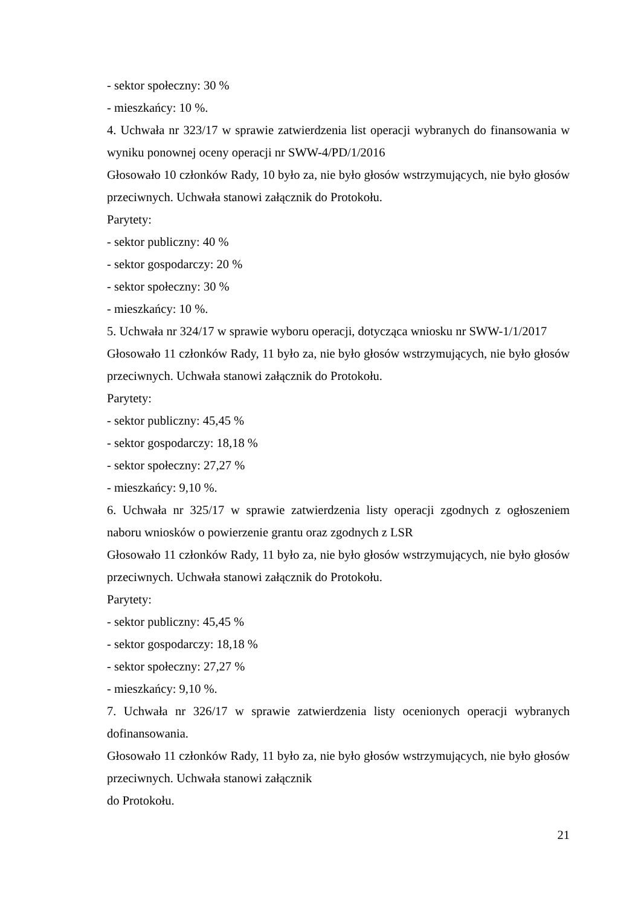- sektor społeczny: 30 %
- mieszkańcy: 10 %.
4. Uchwała nr 323/17 w sprawie zatwierdzenia list operacji wybranych do finansowania w wyniku ponownej oceny operacji nr SWW-4/PD/1/2016
Głosowało 10 członków Rady, 10 było za, nie było głosów wstrzymujących, nie było głosów przeciwnych. Uchwała stanowi załącznik do Protokołu.
Parytety:
- sektor publiczny: 40 %
- sektor gospodarczy: 20 %
- sektor społeczny: 30 %
- mieszkańcy: 10 %.
5. Uchwała nr 324/17 w sprawie wyboru operacji, dotycząca wniosku nr SWW-1/1/2017
Głosowało 11 członków Rady, 11 było za, nie było głosów wstrzymujących, nie było głosów przeciwnych. Uchwała stanowi załącznik do Protokołu.
Parytety:
- sektor publiczny: 45,45 %
- sektor gospodarczy: 18,18 %
- sektor społeczny: 27,27 %
- mieszkańcy: 9,10 %.
6. Uchwała nr 325/17 w sprawie zatwierdzenia listy operacji zgodnych z ogłoszeniem naboru wniosków o powierzenie grantu oraz zgodnych z LSR
Głosowało 11 członków Rady, 11 było za, nie było głosów wstrzymujących, nie było głosów przeciwnych. Uchwała stanowi załącznik do Protokołu.
Parytety:
- sektor publiczny: 45,45 %
- sektor gospodarczy: 18,18 %
- sektor społeczny: 27,27 %
- mieszkańcy: 9,10 %.
7. Uchwała nr 326/17 w sprawie zatwierdzenia listy ocenionych operacji wybranych dofinansowania.
Głosowało 11 członków Rady, 11 było za, nie było głosów wstrzymujących, nie było głosów przeciwnych. Uchwała stanowi załącznik
do Protokołu.
21